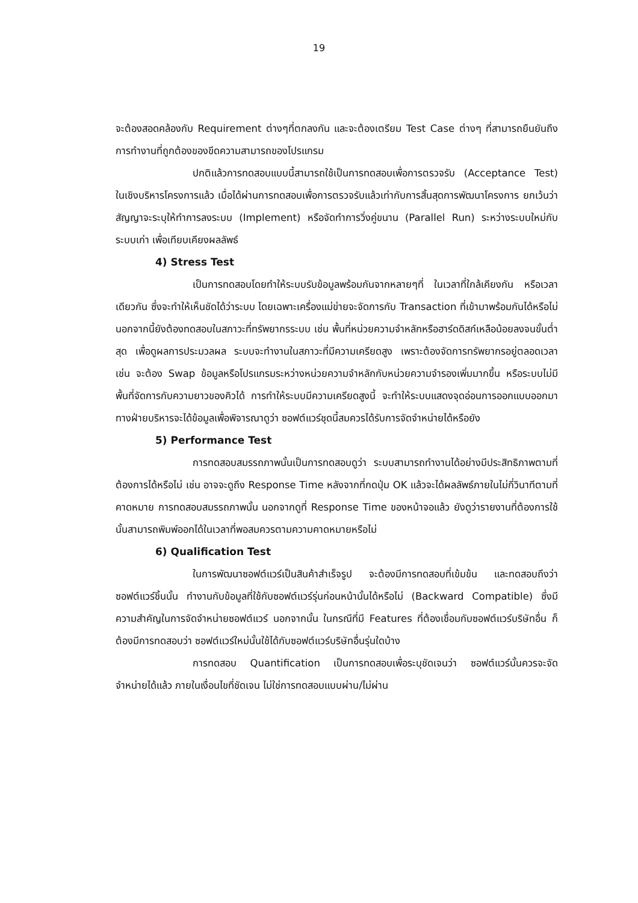19
จะต้องสอดคล้องกับ Requirement ต่างๆที่ตกลงกัน และจะต้องเตรียม Test Case ต่างๆ ที่สามารถยืนยันถึงการทำงานที่ถูกต้องของขีดความสามารถของโปรแกรม
ปกติแล้วการทดสอบแบบนี้สามารถใช้เป็นการทดสอบเพื่อการตรวจรับ (Acceptance Test) ในเชิงบริหารโครงการแล้ว เมื่อได้ผ่านการทดสอบเพื่อการตรวจรับแล้วเท่ากับการสิ้นสุดการพัฒนาโครงการ ยกเว้นว่าสัญญาจะระบุให้ทำการลงระบบ (Implement) หรือจัดทำการวิ่งคู่ขนาน (Parallel Run) ระหว่างระบบใหม่กับระบบเก่า เพื่อเทียบเคียงผลลัพธ์
4) Stress Test
เป็นการทดสอบโดยทำให้ระบบรับข้อมูลพร้อมกันจากหลายๆที่ ในเวลาที่ใกล้เคียงกัน หรือเวลาเดียวกัน ซึ่งจะทำให้เห็นชัดได้ว่าระบบ โดยเฉพาะเครื่องแม่ข่ายจะจัดการกับ Transaction ที่เข้ามาพร้อมกันได้หรือไม่ นอกจากนี้ยังต้องทดสอบในสภาวะที่ทรัพยากรระบบ เช่น พื้นที่หน่วยความจำหลักหรือฮาร์ดดิสก์เหลือน้อยลงจนขั้นต่ำสุด เพื่อดูผลการประมวลผล ระบบจะทำงานในสภาวะที่มีความเครียดสูง เพราะต้องจัดการทรัพยากรอยู่ตลอดเวลา เช่น จะต้อง Swap ข้อมูลหรือโปรแกรมระหว่างหน่วยความจำหลักกับหน่วยความจำรองเพิ่มมากขึ้น หรือระบบไม่มีพื้นที่จัดการกับความยาวของคิวได้ การทำให้ระบบมีความเครียดสูงนี้ จะทำให้ระบบแสดงจุดอ่อนการออกแบบออกมา ทางฝ่ายบริหารจะได้ข้อมูลเพื่อพิจารณาดูว่า ซอฟต์แวร์ชุดนี้สมควรได้รับการจัดจำหน่ายได้หรือยัง
5) Performance Test
การทดสอบสมรรถภาพนั้นเป็นการทดสอบดูว่า ระบบสามารถทำงานได้อย่างมีประสิทธิภาพตามที่ต้องการได้หรือไม่ เช่น อาจจะดูถึง Response Time หลังจากที่กดปุ่ม OK แล้วจะได้ผลลัพธ์ภายในไม่กี่วินาทีตามที่คาดหมาย การทดสอบสมรรถภาพนั้น นอกจากดูที่ Response Time ของหน้าจอแล้ว ยังดูว่ารายงานที่ต้องการใช้นั้นสามารถพิมพ์ออกได้ในเวลาที่พอสมควรตามความคาดหมายหรือไม่
6) Qualification Test
ในการพัฒนาซอฟต์แวร์เป็นสินค้าสำเร็จรูป จะต้องมีการทดสอบที่เข้มข้น และทดสอบถึงว่าซอฟต์แวร์ชิ้นนั้น ทำงานกับข้อมูลที่ใช้กับซอฟต์แวร์รุ่นก่อนหน้านั้นได้หรือไม่ (Backward Compatible) ซึ่งมีความสำคัญในการจัดจำหน่ายซอฟต์แวร์ นอกจากนั้น ในกรณีที่มี Features ที่ต้องเชื่อมกับซอฟต์แวร์บริษัทอื่น ก็ต้องมีการทดสอบว่า ซอฟต์แวร์ใหม่นั้นใช้ได้กับซอฟต์แวร์บริษัทอื่นรุ่นใดบ้าง
การทดสอบ Quantification เป็นการทดสอบเพื่อระบุชัดเจนว่า ซอฟต์แวร์นั้นควรจะจัดจำหน่ายได้แล้ว ภายในเงื่อนไขที่ชัดเจน ไม่ใช่การทดสอบแบบผ่าน/ไม่ผ่าน